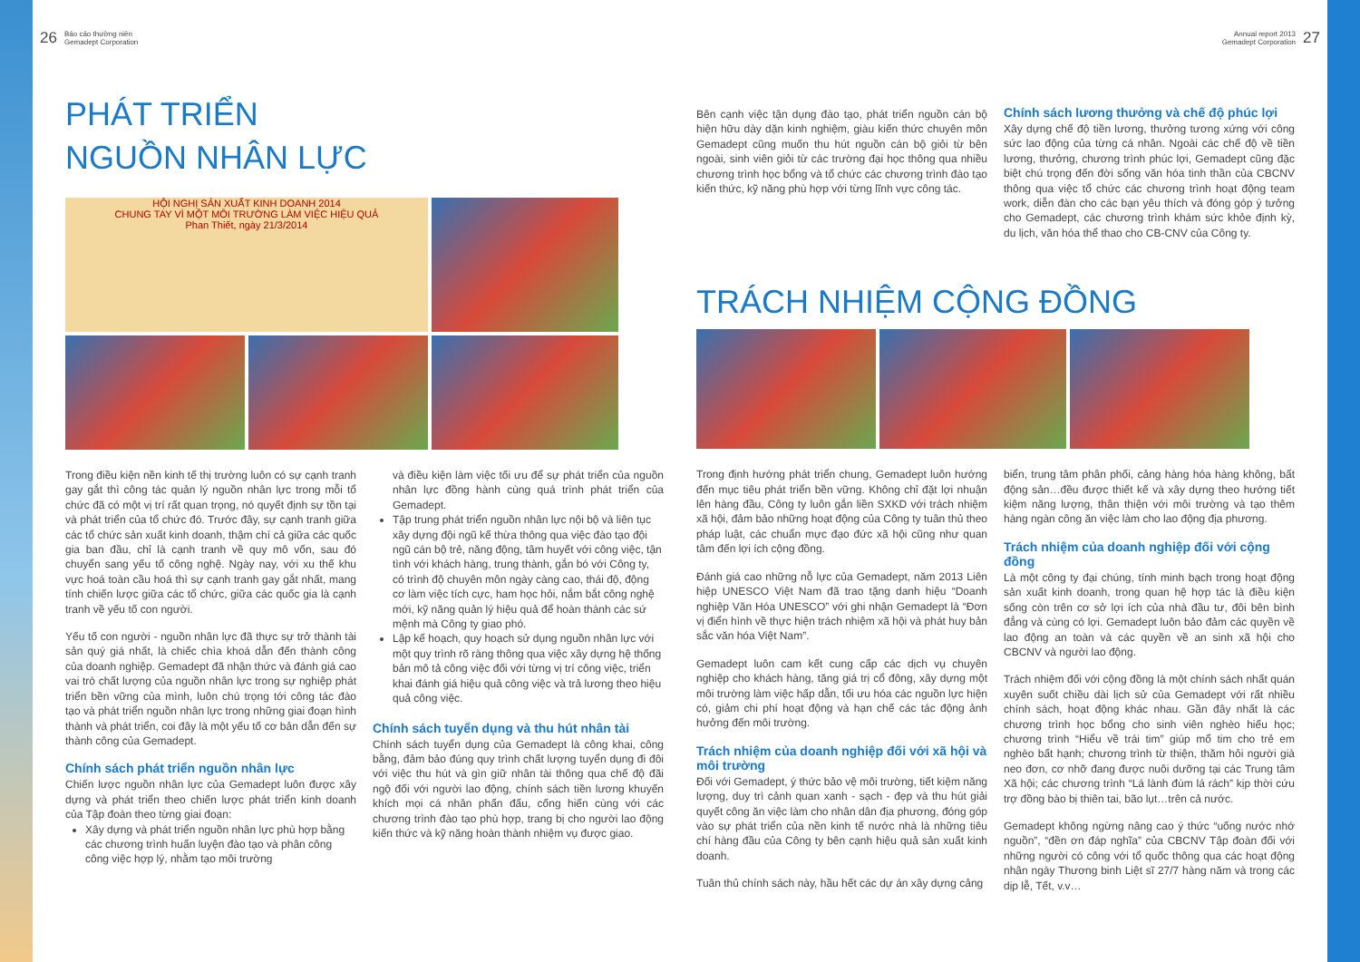26 Báo cáo thường niên
Gemadept Corporation
PHÁT TRIỂN
NGUỒN NHÂN LỰC
HỘI NGHỊ SẢN XUẤT KINH DOANH 2014
CHUNG TAY VÌ MỘT MÔI TRƯỜNG LÀM VIỆC HIỆU QUẢ
Phan Thiết, ngày 21/3/2014
Trong điều kiện nền kinh tế thị trường luôn có sự cạnh tranh gay gắt thì công tác quản lý nguồn nhân lực trong mỗi tổ chức đã có một vị trí rất quan trọng, nó quyết định sự tồn tại và phát triển của tổ chức đó. Trước đây, sự cạnh tranh giữa các tổ chức sản xuất kinh doanh, thậm chí cả giữa các quốc gia ban đầu, chỉ là cạnh tranh về quy mô vốn, sau đó chuyển sang yếu tố công nghệ. Ngày nay, với xu thế khu vực hoá toàn cầu hoá thì sự cạnh tranh gay gắt nhất, mang tính chiến lược giữa các tổ chức, giữa các quốc gia là cạnh tranh về yếu tố con người.
Yếu tố con người - nguồn nhân lực đã thực sự trở thành tài sản quý giá nhất, là chiếc chìa khoá dẫn đến thành công của doanh nghiệp. Gemadept đã nhận thức và đánh giá cao vai trò chất lượng của nguồn nhân lực trong sự nghiệp phát triển bền vững của mình, luôn chú trọng tới công tác đào tạo và phát triển nguồn nhân lực trong những giai đoạn hình thành và phát triển, coi đây là một yếu tố cơ bản dẫn đến sự thành công của Gemadept.
Chính sách phát triển nguồn nhân lực
Chiến lược nguồn nhân lực của Gemadept luôn được xây dựng và phát triển theo chiến lược phát triển kinh doanh của Tập đoàn theo từng giai đoạn:
Xây dựng và phát triển nguồn nhân lực phù hợp bằng các chương trình huấn luyện đào tạo và phân công công việc hợp lý, nhằm tạo môi trường
và điều kiện làm việc tối ưu để sự phát triển của nguồn nhân lực đồng hành cùng quá trình phát triển của Gemadept.
Tập trung phát triển nguồn nhân lực nội bộ và liên tục xây dựng đội ngũ kế thừa thông qua việc đào tạo đội ngũ cán bộ trẻ, năng động, tâm huyết với công việc, tận tình với khách hàng, trung thành, gắn bó với Công ty, có trình độ chuyên môn ngày càng cao, thái độ, động cơ làm việc tích cực, ham học hỏi, nắm bắt công nghệ mới, kỹ năng quản lý hiệu quả để hoàn thành các sứ mệnh mà Công ty giao phó.
Lập kế hoạch, quy hoạch sử dụng nguồn nhân lực với một quy trình rõ ràng thông qua việc xây dựng hệ thống bản mô tả công việc đối với từng vị trí công việc, triển khai đánh giá hiệu quả công việc và trả lương theo hiệu quả công việc.
Chính sách tuyển dụng và thu hút nhân tài
Chính sách tuyển dụng của Gemadept là công khai, công bằng, đảm bảo đúng quy trình chất lượng tuyển dụng đi đôi với việc thu hút và gìn giữ nhân tài thông qua chế độ đãi ngộ đối với người lao động, chính sách tiền lương khuyến khích mọi cá nhân phấn đấu, cống hiến cùng với các chương trình đào tạo phù hợp, trang bị cho người lao động kiến thức và kỹ năng hoàn thành nhiệm vụ được giao.
Annual report 2013
Gemadept Corporation 27
Bên cạnh việc tận dụng đào tạo, phát triển nguồn cán bộ hiện hữu dày dặn kinh nghiệm, giàu kiến thức chuyên môn Gemadept cũng muốn thu hút nguồn cán bộ giỏi từ bên ngoài, sinh viên giỏi từ các trường đại học thông qua nhiều chương trình học bổng và tổ chức các chương trình đào tạo kiến thức, kỹ năng phù hợp với từng lĩnh vực công tác.
Chính sách lương thưởng và chế độ phúc lợi
Xây dựng chế độ tiền lương, thưởng tương xứng với công sức lao động của từng cá nhân. Ngoài các chế độ về tiền lương, thưởng, chương trình phúc lợi, Gemadept cũng đặc biệt chú trọng đến đời sống văn hóa tinh thần của CBCNV thông qua việc tổ chức các chương trình hoạt động team work, diễn đàn cho các bạn yêu thích và đóng góp ý tưởng cho Gemadept, các chương trình khám sức khỏe định kỳ, du lịch, văn hóa thể thao cho CB-CNV của Công ty.
TRÁCH NHIỆM CỘNG ĐỒNG
Trong định hướng phát triển chung, Gemadept luôn hướng đến mục tiêu phát triển bền vững. Không chỉ đặt lợi nhuận lên hàng đầu, Công ty luôn gắn liền SXKD với trách nhiệm xã hội, đảm bảo những hoạt động của Công ty tuân thủ theo pháp luật, các chuẩn mực đạo đức xã hội cũng như quan tâm đến lợi ích cộng đồng.
Đánh giá cao những nỗ lực của Gemadept, năm 2013 Liên hiệp UNESCO Việt Nam đã trao tặng danh hiệu “Doanh nghiệp Văn Hóa UNESCO” với ghi nhận Gemadept là “Đơn vị điển hình về thực hiện trách nhiệm xã hội và phát huy bản sắc văn hóa Việt Nam”.
Gemadept luôn cam kết cung cấp các dịch vụ chuyên nghiệp cho khách hàng, tăng giá trị cổ đông, xây dựng một môi trường làm việc hấp dẫn, tối ưu hóa các nguồn lực hiện có, giảm chi phí hoạt động và hạn chế các tác động ảnh hưởng đến môi trường.
Trách nhiệm của doanh nghiệp đối với xã hội và môi trường
Đối với Gemadept, ý thức bảo vệ môi trường, tiết kiệm năng lượng, duy trì cảnh quan xanh - sạch - đẹp và thu hút giải quyết công ăn việc làm cho nhân dân địa phương, đóng góp vào sự phát triển của nền kinh tế nước nhà là những tiêu chí hàng đầu của Công ty bên cạnh hiệu quả sản xuất kinh doanh.
Tuân thủ chính sách này, hầu hết các dự án xây dựng cảng
biển, trung tâm phân phối, cảng hàng hóa hàng không, bất động sản…đều được thiết kế và xây dựng theo hướng tiết kiệm năng lượng, thân thiện với môi trường và tạo thêm hàng ngàn công ăn việc làm cho lao động địa phương.
Trách nhiệm của doanh nghiệp đối với cộng đồng
Là một công ty đại chúng, tính minh bạch trong hoạt động sản xuất kinh doanh, trong quan hệ hợp tác là điều kiện sống còn trên cơ sở lợi ích của nhà đầu tư, đôi bên bình đẳng và cùng có lợi. Gemadept luôn bảo đảm các quyền về lao động an toàn và các quyền về an sinh xã hội cho CBCNV và người lao động.
Trách nhiệm đối với cộng đồng là một chính sách nhất quán xuyên suốt chiều dài lịch sử của Gemadept với rất nhiều chính sách, hoạt động khác nhau. Gần đây nhất là các chương trình học bổng cho sinh viên nghèo hiếu học; chương trình “Hiểu về trái tim” giúp mổ tim cho trẻ em nghèo bất hạnh; chương trình từ thiện, thăm hỏi người già neo đơn, cơ nhỡ đang được nuôi dưỡng tại các Trung tâm Xã hội; các chương trình “Lá lành đùm lá rách” kịp thời cứu trợ đồng bào bị thiên tai, bão lụt…trên cả nước.
Gemadept không ngừng nâng cao ý thức “uống nước nhớ nguồn”, “đền ơn đáp nghĩa” của CBCNV Tập đoàn đối với những người có công với tổ quốc thông qua các hoạt động nhân ngày Thương binh Liệt sĩ 27/7 hàng năm và trong các dịp lễ, Tết, v.v…